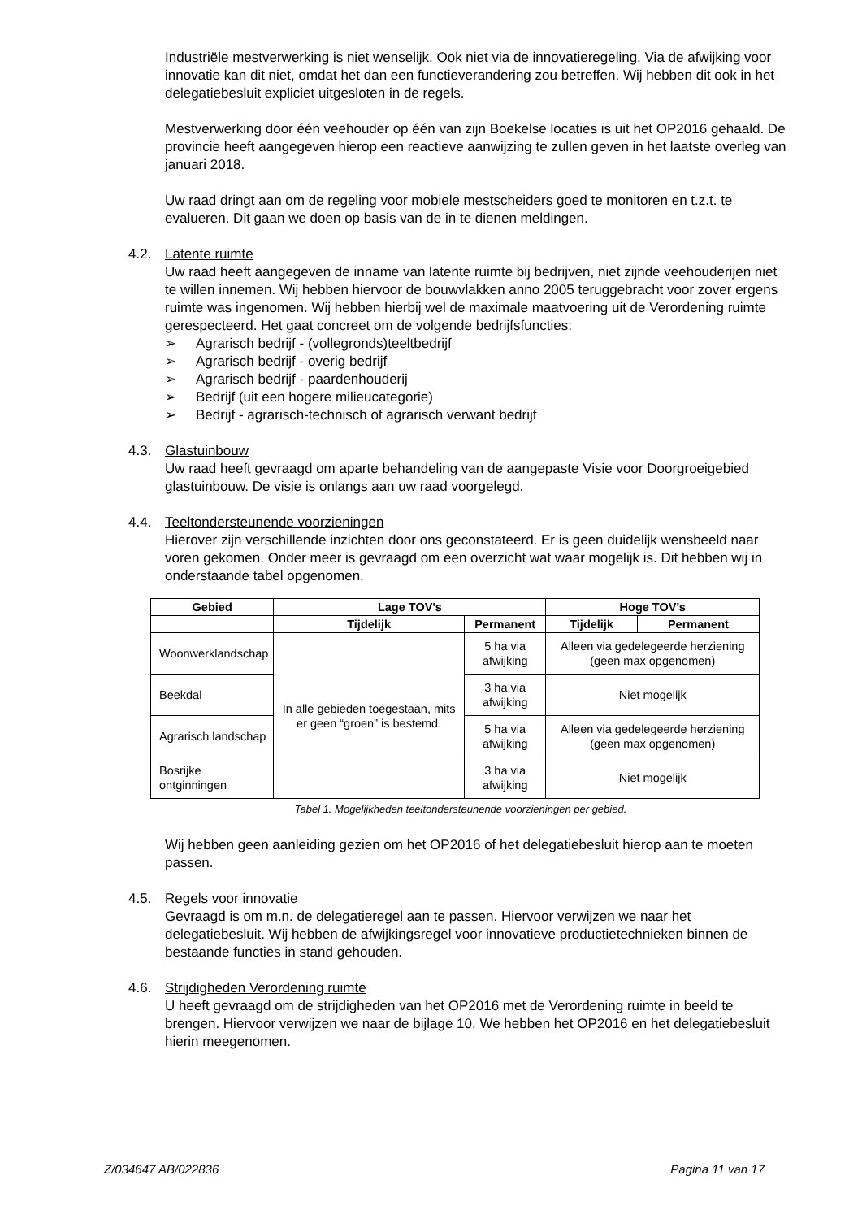Industriële mestverwerking is niet wenselijk. Ook niet via de innovatieregeling. Via de afwijking voor innovatie kan dit niet, omdat het dan een functieverandering zou betreffen. Wij hebben dit ook in het delegatiebesluit expliciet uitgesloten in de regels.
Mestverwerking door één veehouder op één van zijn Boekelse locaties is uit het OP2016 gehaald. De provincie heeft aangegeven hierop een reactieve aanwijzing te zullen geven in het laatste overleg van januari 2018.
Uw raad dringt aan om de regeling voor mobiele mestscheiders goed te monitoren en t.z.t. te evalueren. Dit gaan we doen op basis van de in te dienen meldingen.
4.2. Latente ruimte
Uw raad heeft aangegeven de inname van latente ruimte bij bedrijven, niet zijnde veehouderijen niet te willen innemen. Wij hebben hiervoor de bouwvlakken anno 2005 teruggebracht voor zover ergens ruimte was ingenomen. Wij hebben hierbij wel de maximale maatvoering uit de Verordening ruimte gerespecteerd. Het gaat concreet om de volgende bedrijfsfuncties:
➢ Agrarisch bedrijf - (vollegronds)teeltbedrijf
➢ Agrarisch bedrijf - overig bedrijf
➢ Agrarisch bedrijf - paardenhouderij
➢ Bedrijf (uit een hogere milieucategorie)
➢ Bedrijf - agrarisch-technisch of agrarisch verwant bedrijf
4.3. Glastuinbouw
Uw raad heeft gevraagd om aparte behandeling van de aangepaste Visie voor Doorgroeigebied glastuinbouw. De visie is onlangs aan uw raad voorgelegd.
4.4. Teeltondersteunende voorzieningen
Hierover zijn verschillende inzichten door ons geconstateerd. Er is geen duidelijk wensbeeld naar voren gekomen. Onder meer is gevraagd om een overzicht wat waar mogelijk is. Dit hebben wij in onderstaande tabel opgenomen.
| Gebied | Lage TOV’s | | Hoge TOV’s | |
| --- | --- | --- | --- | --- |
| | Tijdelijk | Permanent | Tijdelijk | Permanent |
| Woonwerklandschap | In alle gebieden toegestaan, mits er geen “groen” is bestemd. | 5 ha via afwijking | Alleen via gedelegeerde herziening (geen max opgenomen) | |
| Beekdal | | 3 ha via afwijking | Niet mogelijk | |
| Agrarisch landschap | | 5 ha via afwijking | Alleen via gedelegeerde herziening (geen max opgenomen) | |
| Bosrijke ontginningen | | 3 ha via afwijking | Niet mogelijk | |
Tabel 1. Mogelijkheden teeltondersteunende voorzieningen per gebied.
Wij hebben geen aanleiding gezien om het OP2016 of het delegatiebesluit hierop aan te moeten passen.
4.5. Regels voor innovatie
Gevraagd is om m.n. de delegatieregel aan te passen. Hiervoor verwijzen we naar het delegatiebesluit. Wij hebben de afwijkingsregel voor innovatieve productietechnieken binnen de bestaande functies in stand gehouden.
4.6. Strijdigheden Verordening ruimte
U heeft gevraagd om de strijdigheden van het OP2016 met de Verordening ruimte in beeld te brengen. Hiervoor verwijzen we naar de bijlage 10. We hebben het OP2016 en het delegatiebesluit hierin meegenomen.
Z/034647 AB/022836 Pagina 11 van 17